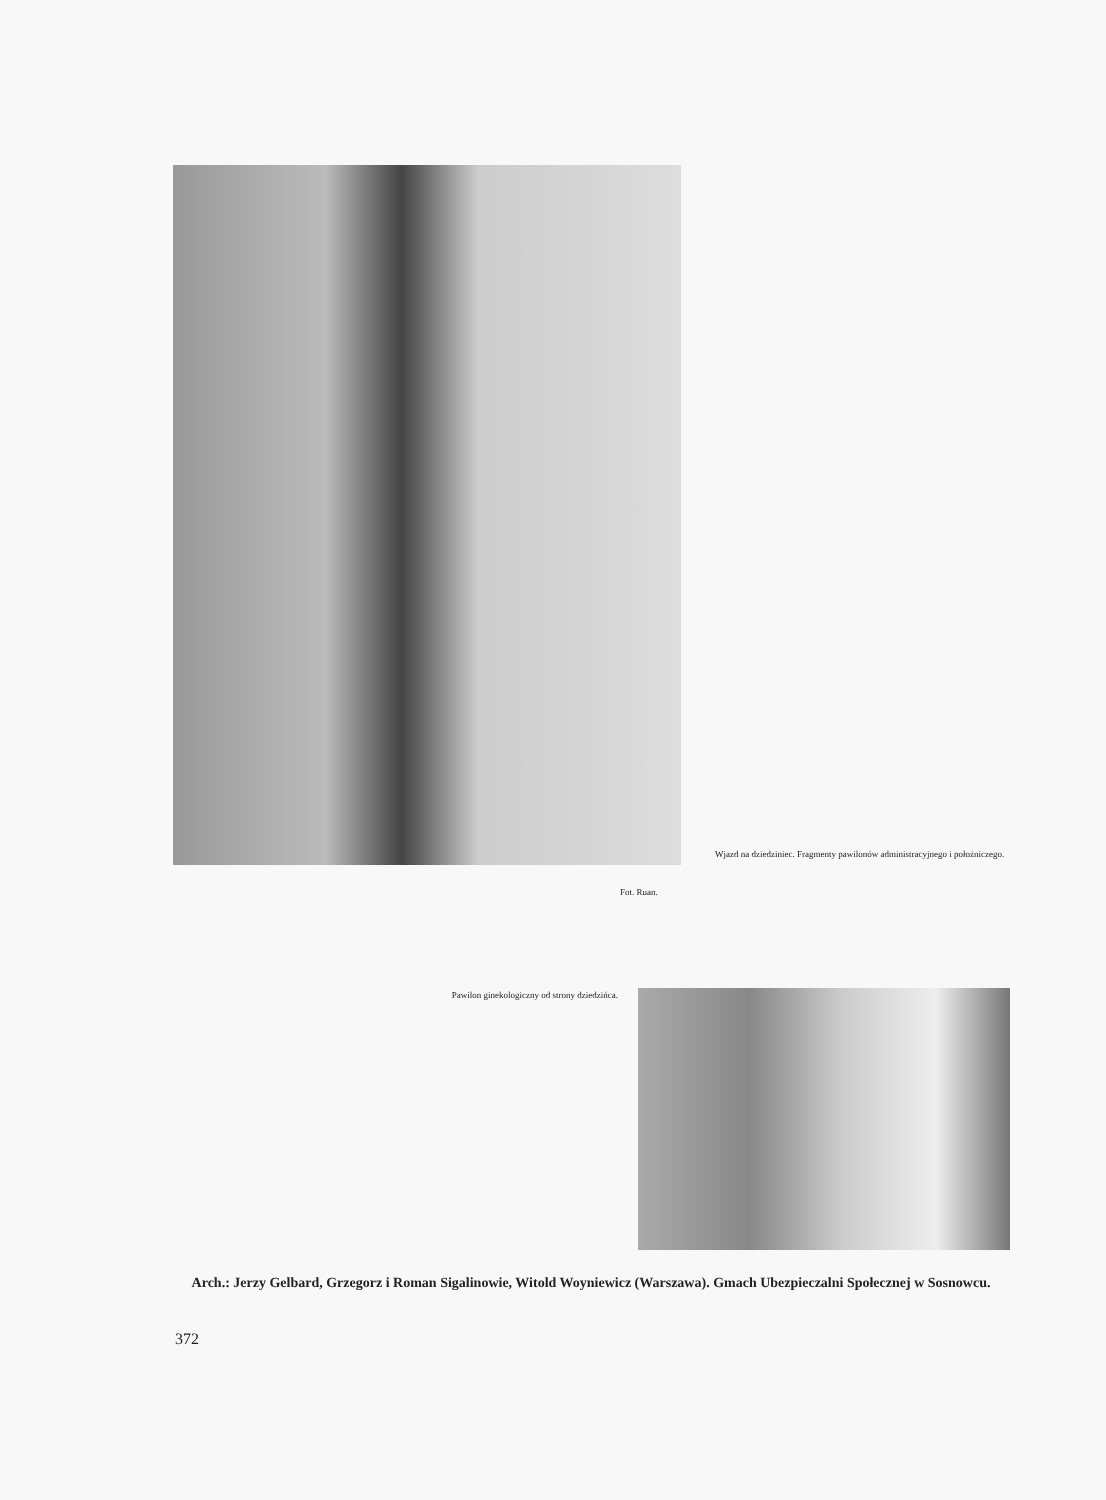Wjazd na dziedziniec. Fragmenty pawilonów administracyjnego i położniczego.
Fot. Ruan.
Pawilon ginekologiczny od strony dziedzińca.
Arch.: Jerzy Gelbard, Grzegorz i Roman Sigalinowie, Witold Woyniewicz (Warszawa). Gmach Ubezpieczalni Społecznej w Sosnowcu.
372